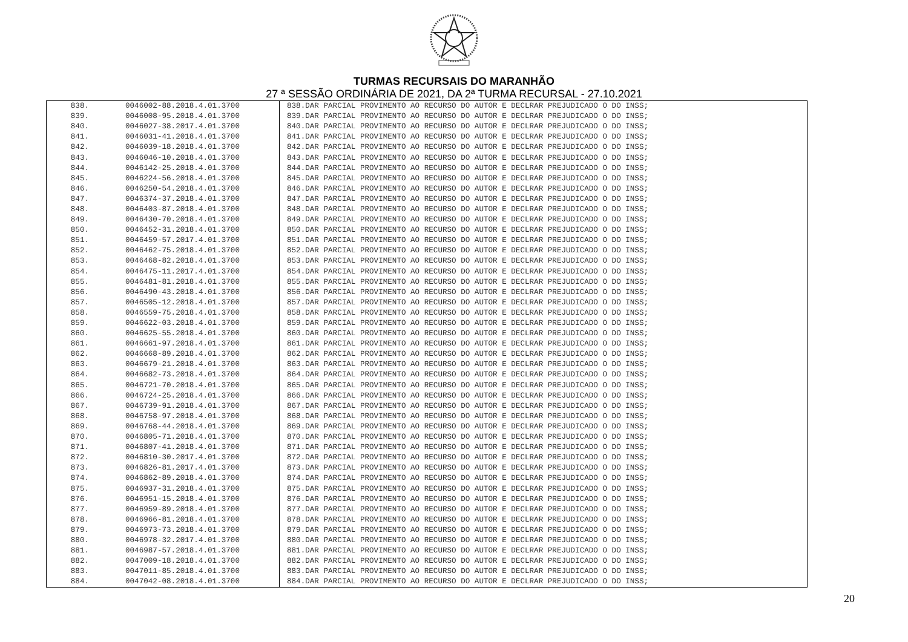TURMAS RECURSAIS DO MARANHÃO
27 ª SESSÃO ORDINÁRIA DE 2021, DA 2ª TURMA RECURSAL - 27.10.2021
| 838. | 0046002-88.2018.4.01.3700 | 838.DAR PARCIAL PROVIMENTO AO RECURSO DO AUTOR E DECLRAR PREJUDICADO O DO INSS; |
| 839. | 0046008-95.2018.4.01.3700 | 839.DAR PARCIAL PROVIMENTO AO RECURSO DO AUTOR E DECLRAR PREJUDICADO O DO INSS; |
| 840. | 0046027-38.2017.4.01.3700 | 840.DAR PARCIAL PROVIMENTO AO RECURSO DO AUTOR E DECLRAR PREJUDICADO O DO INSS; |
| 841. | 0046031-41.2018.4.01.3700 | 841.DAR PARCIAL PROVIMENTO AO RECURSO DO AUTOR E DECLRAR PREJUDICADO O DO INSS; |
| 842. | 0046039-18.2018.4.01.3700 | 842.DAR PARCIAL PROVIMENTO AO RECURSO DO AUTOR E DECLRAR PREJUDICADO O DO INSS; |
| 843. | 0046046-10.2018.4.01.3700 | 843.DAR PARCIAL PROVIMENTO AO RECURSO DO AUTOR E DECLRAR PREJUDICADO O DO INSS; |
| 844. | 0046142-25.2018.4.01.3700 | 844.DAR PARCIAL PROVIMENTO AO RECURSO DO AUTOR E DECLRAR PREJUDICADO O DO INSS; |
| 845. | 0046224-56.2018.4.01.3700 | 845.DAR PARCIAL PROVIMENTO AO RECURSO DO AUTOR E DECLRAR PREJUDICADO O DO INSS; |
| 846. | 0046250-54.2018.4.01.3700 | 846.DAR PARCIAL PROVIMENTO AO RECURSO DO AUTOR E DECLRAR PREJUDICADO O DO INSS; |
| 847. | 0046374-37.2018.4.01.3700 | 847.DAR PARCIAL PROVIMENTO AO RECURSO DO AUTOR E DECLRAR PREJUDICADO O DO INSS; |
| 848. | 0046403-87.2018.4.01.3700 | 848.DAR PARCIAL PROVIMENTO AO RECURSO DO AUTOR E DECLRAR PREJUDICADO O DO INSS; |
| 849. | 0046430-70.2018.4.01.3700 | 849.DAR PARCIAL PROVIMENTO AO RECURSO DO AUTOR E DECLRAR PREJUDICADO O DO INSS; |
| 850. | 0046452-31.2018.4.01.3700 | 850.DAR PARCIAL PROVIMENTO AO RECURSO DO AUTOR E DECLRAR PREJUDICADO O DO INSS; |
| 851. | 0046459-57.2017.4.01.3700 | 851.DAR PARCIAL PROVIMENTO AO RECURSO DO AUTOR E DECLRAR PREJUDICADO O DO INSS; |
| 852. | 0046462-75.2018.4.01.3700 | 852.DAR PARCIAL PROVIMENTO AO RECURSO DO AUTOR E DECLRAR PREJUDICADO O DO INSS; |
| 853. | 0046468-82.2018.4.01.3700 | 853.DAR PARCIAL PROVIMENTO AO RECURSO DO AUTOR E DECLRAR PREJUDICADO O DO INSS; |
| 854. | 0046475-11.2017.4.01.3700 | 854.DAR PARCIAL PROVIMENTO AO RECURSO DO AUTOR E DECLRAR PREJUDICADO O DO INSS; |
| 855. | 0046481-81.2018.4.01.3700 | 855.DAR PARCIAL PROVIMENTO AO RECURSO DO AUTOR E DECLRAR PREJUDICADO O DO INSS; |
| 856. | 0046490-43.2018.4.01.3700 | 856.DAR PARCIAL PROVIMENTO AO RECURSO DO AUTOR E DECLRAR PREJUDICADO O DO INSS; |
| 857. | 0046505-12.2018.4.01.3700 | 857.DAR PARCIAL PROVIMENTO AO RECURSO DO AUTOR E DECLRAR PREJUDICADO O DO INSS; |
| 858. | 0046559-75.2018.4.01.3700 | 858.DAR PARCIAL PROVIMENTO AO RECURSO DO AUTOR E DECLRAR PREJUDICADO O DO INSS; |
| 859. | 0046622-03.2018.4.01.3700 | 859.DAR PARCIAL PROVIMENTO AO RECURSO DO AUTOR E DECLRAR PREJUDICADO O DO INSS; |
| 860. | 0046625-55.2018.4.01.3700 | 860.DAR PARCIAL PROVIMENTO AO RECURSO DO AUTOR E DECLRAR PREJUDICADO O DO INSS; |
| 861. | 0046661-97.2018.4.01.3700 | 861.DAR PARCIAL PROVIMENTO AO RECURSO DO AUTOR E DECLRAR PREJUDICADO O DO INSS; |
| 862. | 0046668-89.2018.4.01.3700 | 862.DAR PARCIAL PROVIMENTO AO RECURSO DO AUTOR E DECLRAR PREJUDICADO O DO INSS; |
| 863. | 0046679-21.2018.4.01.3700 | 863.DAR PARCIAL PROVIMENTO AO RECURSO DO AUTOR E DECLRAR PREJUDICADO O DO INSS; |
| 864. | 0046682-73.2018.4.01.3700 | 864.DAR PARCIAL PROVIMENTO AO RECURSO DO AUTOR E DECLRAR PREJUDICADO O DO INSS; |
| 865. | 0046721-70.2018.4.01.3700 | 865.DAR PARCIAL PROVIMENTO AO RECURSO DO AUTOR E DECLRAR PREJUDICADO O DO INSS; |
| 866. | 0046724-25.2018.4.01.3700 | 866.DAR PARCIAL PROVIMENTO AO RECURSO DO AUTOR E DECLRAR PREJUDICADO O DO INSS; |
| 867. | 0046739-91.2018.4.01.3700 | 867.DAR PARCIAL PROVIMENTO AO RECURSO DO AUTOR E DECLRAR PREJUDICADO O DO INSS; |
| 868. | 0046758-97.2018.4.01.3700 | 868.DAR PARCIAL PROVIMENTO AO RECURSO DO AUTOR E DECLRAR PREJUDICADO O DO INSS; |
| 869. | 0046768-44.2018.4.01.3700 | 869.DAR PARCIAL PROVIMENTO AO RECURSO DO AUTOR E DECLRAR PREJUDICADO O DO INSS; |
| 870. | 0046805-71.2018.4.01.3700 | 870.DAR PARCIAL PROVIMENTO AO RECURSO DO AUTOR E DECLRAR PREJUDICADO O DO INSS; |
| 871. | 0046807-41.2018.4.01.3700 | 871.DAR PARCIAL PROVIMENTO AO RECURSO DO AUTOR E DECLRAR PREJUDICADO O DO INSS; |
| 872. | 0046810-30.2017.4.01.3700 | 872.DAR PARCIAL PROVIMENTO AO RECURSO DO AUTOR E DECLRAR PREJUDICADO O DO INSS; |
| 873. | 0046826-81.2017.4.01.3700 | 873.DAR PARCIAL PROVIMENTO AO RECURSO DO AUTOR E DECLRAR PREJUDICADO O DO INSS; |
| 874. | 0046862-89.2018.4.01.3700 | 874.DAR PARCIAL PROVIMENTO AO RECURSO DO AUTOR E DECLRAR PREJUDICADO O DO INSS; |
| 875. | 0046937-31.2018.4.01.3700 | 875.DAR PARCIAL PROVIMENTO AO RECURSO DO AUTOR E DECLRAR PREJUDICADO O DO INSS; |
| 876. | 0046951-15.2018.4.01.3700 | 876.DAR PARCIAL PROVIMENTO AO RECURSO DO AUTOR E DECLRAR PREJUDICADO O DO INSS; |
| 877. | 0046959-89.2018.4.01.3700 | 877.DAR PARCIAL PROVIMENTO AO RECURSO DO AUTOR E DECLRAR PREJUDICADO O DO INSS; |
| 878. | 0046966-81.2018.4.01.3700 | 878.DAR PARCIAL PROVIMENTO AO RECURSO DO AUTOR E DECLRAR PREJUDICADO O DO INSS; |
| 879. | 0046973-73.2018.4.01.3700 | 879.DAR PARCIAL PROVIMENTO AO RECURSO DO AUTOR E DECLRAR PREJUDICADO O DO INSS; |
| 880. | 0046978-32.2017.4.01.3700 | 880.DAR PARCIAL PROVIMENTO AO RECURSO DO AUTOR E DECLRAR PREJUDICADO O DO INSS; |
| 881. | 0046987-57.2018.4.01.3700 | 881.DAR PARCIAL PROVIMENTO AO RECURSO DO AUTOR E DECLRAR PREJUDICADO O DO INSS; |
| 882. | 0047009-18.2018.4.01.3700 | 882.DAR PARCIAL PROVIMENTO AO RECURSO DO AUTOR E DECLRAR PREJUDICADO O DO INSS; |
| 883. | 0047011-85.2018.4.01.3700 | 883.DAR PARCIAL PROVIMENTO AO RECURSO DO AUTOR E DECLRAR PREJUDICADO O DO INSS; |
| 884. | 0047042-08.2018.4.01.3700 | 884.DAR PARCIAL PROVIMENTO AO RECURSO DO AUTOR E DECLRAR PREJUDICADO O DO INSS; |
20